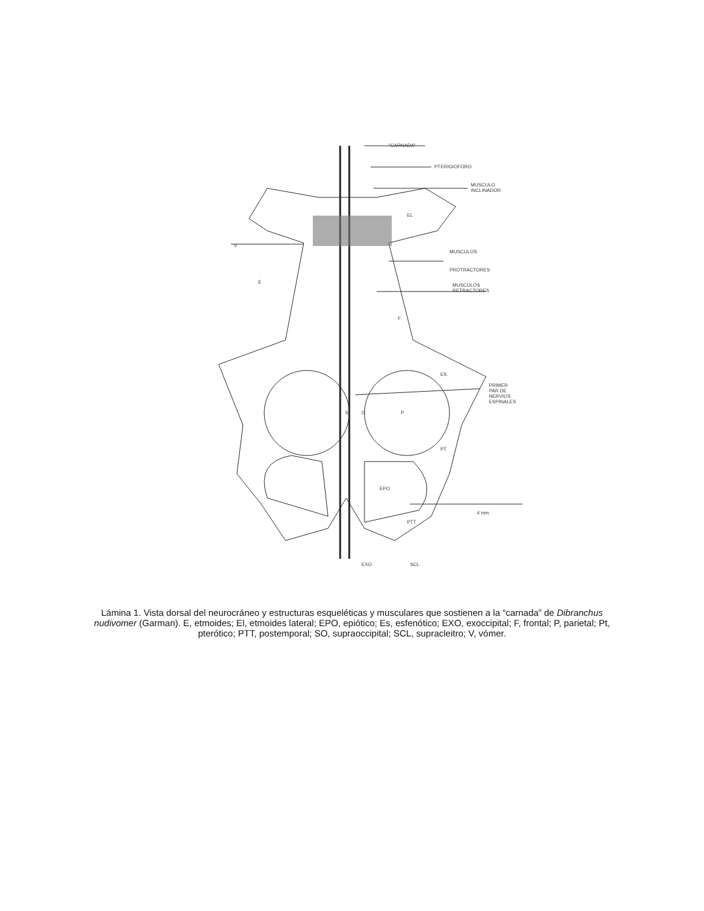"CARNADA"
PTERIGIOFORO
MUSCULO
INCLINADOR
EL
V
MUSCULOS
PROTRACTORES
E
MUSCULOS
RETRACTORES
F
ES
PRIMER
PAR DE
NERVIOS
ESPINALES
S O P
PT
EPO
4 mm
PTT
EXO SCL
Lámina 1. Vista dorsal del neurocráneo y estructuras esqueléticas y musculares que sostienen a la “carnada” de Dibranchus nudivomer (Garman). E, etmoides; El, etmoides lateral; EPO, epiótico; Es, esfenótico; EXO, exoccipital; F, frontal; P, parietal; Pt, pterótico; PTT, postemporal; SO, supraoccipital; SCL, supracleitro; V, vómer.